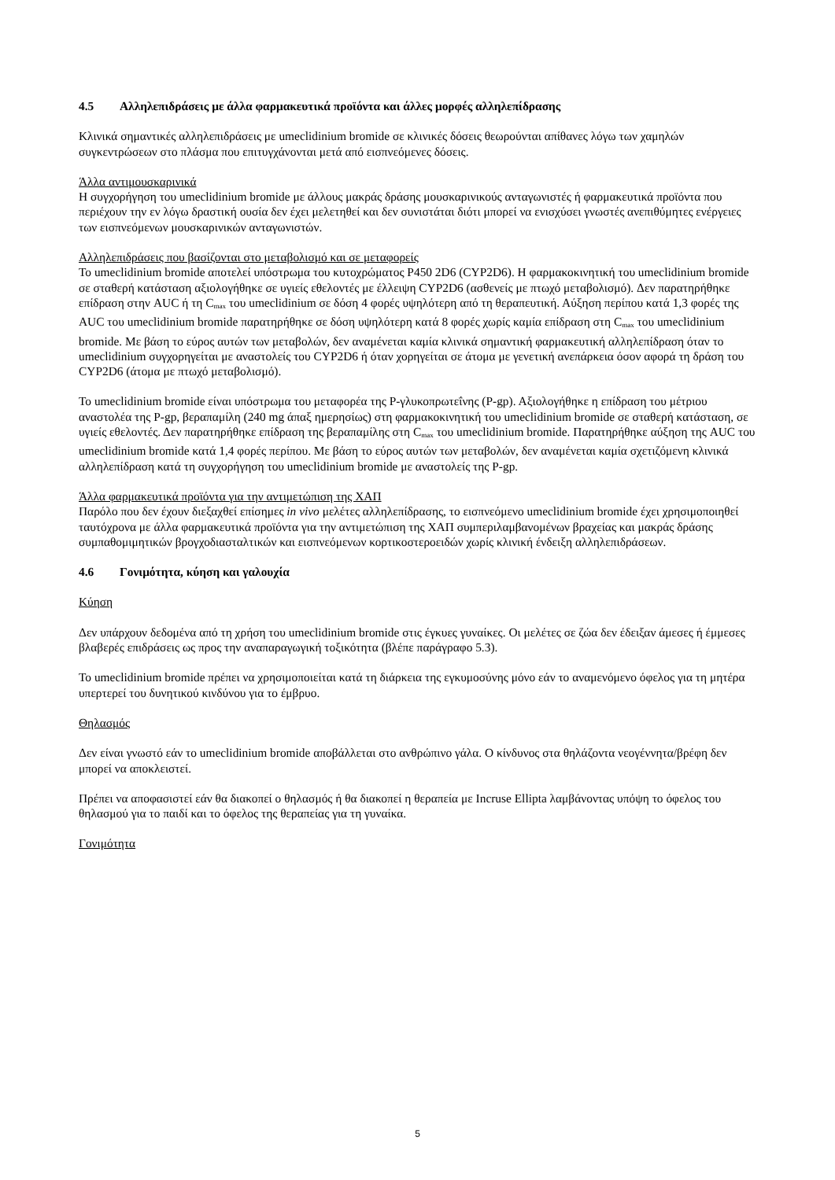4.5 Αλληλεπιδράσεις με άλλα φαρμακευτικά προϊόντα και άλλες μορφές αλληλεπίδρασης
Κλινικά σημαντικές αλληλεπιδράσεις με umeclidinium bromide σε κλινικές δόσεις θεωρούνται απίθανες λόγω των χαμηλών συγκεντρώσεων στο πλάσμα που επιτυγχάνονται μετά από εισπνεόμενες δόσεις.
Άλλα αντιμουσκαρινικά
Η συγχορήγηση του umeclidinium bromide με άλλους μακράς δράσης μουσκαρινικούς ανταγωνιστές ή φαρμακευτικά προϊόντα που περιέχουν την εν λόγω δραστική ουσία δεν έχει μελετηθεί και δεν συνιστάται διότι μπορεί να ενισχύσει γνωστές ανεπιθύμητες ενέργειες των εισπνεόμενων μουσκαρινικών ανταγωνιστών.
Αλληλεπιδράσεις που βασίζονται στο μεταβολισμό και σε μεταφορείς
Το umeclidinium bromide αποτελεί υπόστρωμα του κυτοχρώματος P450 2D6 (CYP2D6). Η φαρμακοκινητική του umeclidinium bromide σε σταθερή κατάσταση αξιολογήθηκε σε υγιείς εθελοντές με έλλειψη CYP2D6 (ασθενείς με πτωχό μεταβολισμό). Δεν παρατηρήθηκε επίδραση στην AUC ή τη C<sub>max</sub> του umeclidinium σε δόση 4 φορές υψηλότερη από τη θεραπευτική. Αύξηση περίπου κατά 1,3 φορές της AUC του umeclidinium bromide παρατηρήθηκε σε δόση υψηλότερη κατά 8 φορές χωρίς καμία επίδραση στη C<sub>max</sub> του umeclidinium bromide. Με βάση το εύρος αυτών των μεταβολών, δεν αναμένεται καμία κλινικά σημαντική φαρμακευτική αλληλεπίδραση όταν το umeclidinium συγχορηγείται με αναστολείς του CYP2D6 ή όταν χορηγείται σε άτομα με γενετική ανεπάρκεια όσον αφορά τη δράση του CYP2D6 (άτομα με πτωχό μεταβολισμό).
Το umeclidinium bromide είναι υπόστρωμα του μεταφορέα της P-γλυκοπρωτεΐνης (P-gp). Αξιολογήθηκε η επίδραση του μέτριου αναστολέα της P-gp, βεραπαμίλη (240 mg άπαξ ημερησίως) στη φαρμακοκινητική του umeclidinium bromide σε σταθερή κατάσταση, σε υγιείς εθελοντές. Δεν παρατηρήθηκε επίδραση της βεραπαμίλης στη C<sub>max</sub> του umeclidinium bromide. Παρατηρήθηκε αύξηση της AUC του umeclidinium bromide κατά 1,4 φορές περίπου. Με βάση το εύρος αυτών των μεταβολών, δεν αναμένεται καμία σχετιζόμενη κλινικά αλληλεπίδραση κατά τη συγχορήγηση του umeclidinium bromide με αναστολείς της P-gp.
Άλλα φαρμακευτικά προϊόντα για την αντιμετώπιση της ΧΑΠ
Παρόλο που δεν έχουν διεξαχθεί επίσημες in vivo μελέτες αλληλεπίδρασης, το εισπνεόμενο umeclidinium bromide έχει χρησιμοποιηθεί ταυτόχρονα με άλλα φαρμακευτικά προϊόντα για την αντιμετώπιση της ΧΑΠ συμπεριλαμβανομένων βραχείας και μακράς δράσης συμπαθομιμητικών βρογχοδιασταλτικών και εισπνεόμενων κορτικοστεροειδών χωρίς κλινική ένδειξη αλληλεπιδράσεων.
4.6 Γονιμότητα, κύηση και γαλουχία
Κύηση
Δεν υπάρχουν δεδομένα από τη χρήση του umeclidinium bromide στις έγκυες γυναίκες. Οι μελέτες σε ζώα δεν έδειξαν άμεσες ή έμμεσες βλαβερές επιδράσεις ως προς την αναπαραγωγική τοξικότητα (βλέπε παράγραφο 5.3).
Το umeclidinium bromide πρέπει να χρησιμοποιείται κατά τη διάρκεια της εγκυμοσύνης μόνο εάν το αναμενόμενο όφελος για τη μητέρα υπερτερεί του δυνητικού κινδύνου για το έμβρυο.
Θηλασμός
Δεν είναι γνωστό εάν το umeclidinium bromide αποβάλλεται στο ανθρώπινο γάλα. Ο κίνδυνος στα θηλάζοντα νεογέννητα/βρέφη δεν μπορεί να αποκλειστεί.
Πρέπει να αποφασιστεί εάν θα διακοπεί ο θηλασμός ή θα διακοπεί η θεραπεία με Incruse Ellipta λαμβάνοντας υπόψη το όφελος του θηλασμού για το παιδί και το όφελος της θεραπείας για τη γυναίκα.
Γονιμότητα
5